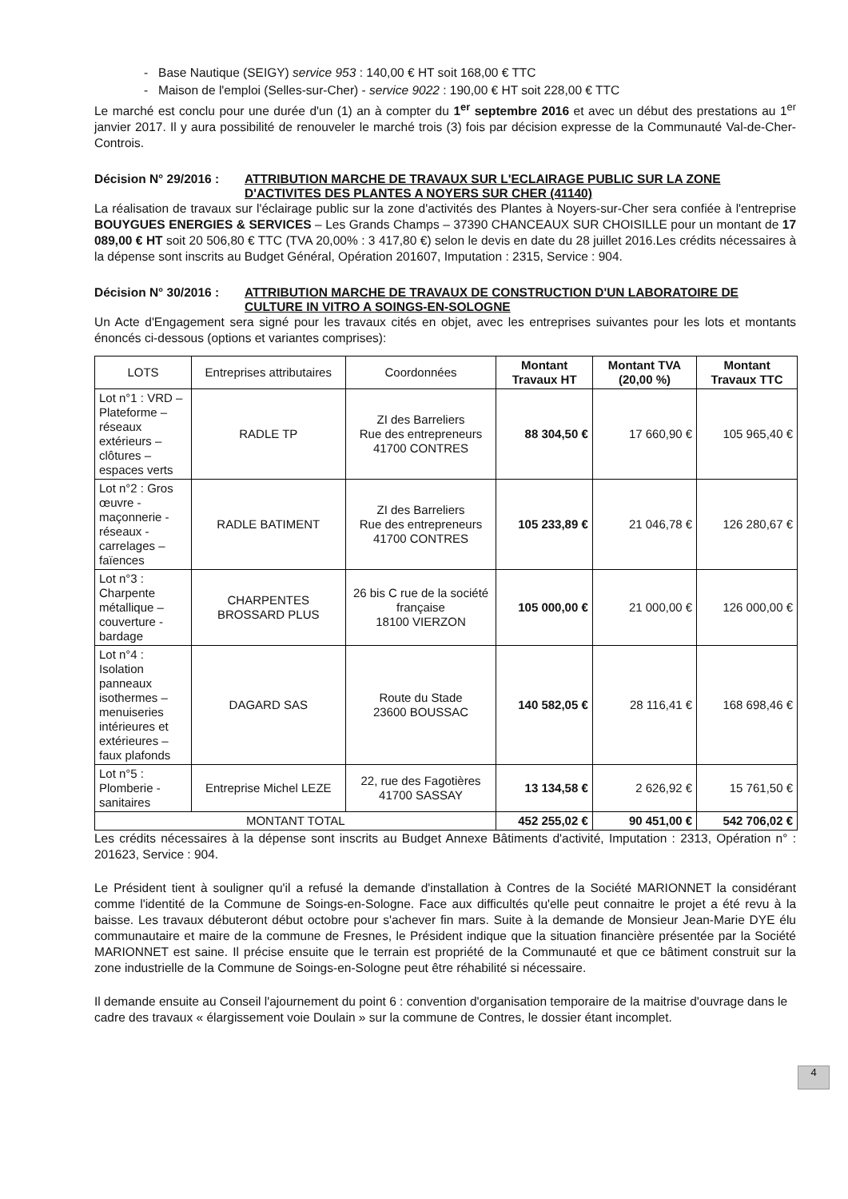- Base Nautique (SEIGY) service 953 : 140,00 € HT soit 168,00 € TTC
- Maison de l'emploi (Selles-sur-Cher) - service 9022 : 190,00 € HT soit 228,00 € TTC
Le marché est conclu pour une durée d'un (1) an à compter du 1<sup>er</sup> septembre 2016 et avec un début des prestations au 1<sup>er</sup> janvier 2017. Il y aura possibilité de renouveler le marché trois (3) fois par décision expresse de la Communauté Val-de-Cher-Controis.
Décision N° 29/2016 : ATTRIBUTION MARCHE DE TRAVAUX SUR L'ECLAIRAGE PUBLIC SUR LA ZONE D'ACTIVITES DES PLANTES A NOYERS SUR CHER (41140)
La réalisation de travaux sur l'éclairage public sur la zone d'activités des Plantes à Noyers-sur-Cher sera confiée à l'entreprise BOUYGUES ENERGIES & SERVICES – Les Grands Champs – 37390 CHANCEAUX SUR CHOISILLE pour un montant de 17 089,00 € HT soit 20 506,80 € TTC (TVA 20,00% : 3 417,80 €) selon le devis en date du 28 juillet 2016.Les crédits nécessaires à la dépense sont inscrits au Budget Général, Opération 201607, Imputation : 2315, Service : 904.
Décision N° 30/2016 : ATTRIBUTION MARCHE DE TRAVAUX DE CONSTRUCTION D'UN LABORATOIRE DE CULTURE IN VITRO A SOINGS-EN-SOLOGNE
Un Acte d'Engagement sera signé pour les travaux cités en objet, avec les entreprises suivantes pour les lots et montants énoncés ci-dessous (options et variantes comprises):
| LOTS | Entreprises attributaires | Coordonnées | Montant Travaux HT | Montant TVA (20,00 %) | Montant Travaux TTC |
| --- | --- | --- | --- | --- | --- |
| Lot n°1 : VRD – Plateforme – réseaux extérieurs – clôtures – espaces verts | RADLE TP | ZI des Barreliers Rue des entrepreneurs 41700 CONTRES | 88 304,50 € | 17 660,90 € | 105 965,40 € |
| Lot n°2 : Gros œuvre - maçonnerie - réseaux - carrelages – faïences | RADLE BATIMENT | ZI des Barreliers Rue des entrepreneurs 41700 CONTRES | 105 233,89 € | 21 046,78 € | 126 280,67 € |
| Lot n°3 : Charpente métallique – couverture - bardage | CHARPENTES BROSSARD PLUS | 26 bis C rue de la société française 18100 VIERZON | 105 000,00 € | 21 000,00 € | 126 000,00 € |
| Lot n°4 : Isolation panneaux isothermes – menuiseries intérieures et extérieures – faux plafonds | DAGARD SAS | Route du Stade 23600 BOUSSAC | 140 582,05 € | 28 116,41 € | 168 698,46 € |
| Lot n°5 : Plomberie - sanitaires | Entreprise Michel LEZE | 22, rue des Fagotières 41700 SASSAY | 13 134,58 € | 2 626,92 € | 15 761,50 € |
| MONTANT TOTAL | | | 452 255,02 € | 90 451,00 € | 542 706,02 € |
Les crédits nécessaires à la dépense sont inscrits au Budget Annexe Bâtiments d'activité, Imputation : 2313, Opération n° : 201623, Service : 904.
Le Président tient à souligner qu'il a refusé la demande d'installation à Contres de la Société MARIONNET la considérant comme l'identité de la Commune de Soings-en-Sologne. Face aux difficultés qu'elle peut connaitre le projet a été revu à la baisse. Les travaux débuteront début octobre pour s'achever fin mars. Suite à la demande de Monsieur Jean-Marie DYE élu communautaire et maire de la commune de Fresnes, le Président indique que la situation financière présentée par la Société MARIONNET est saine. Il précise ensuite que le terrain est propriété de la Communauté et que ce bâtiment construit sur la zone industrielle de la Commune de Soings-en-Sologne peut être réhabilité si nécessaire.
Il demande ensuite au Conseil l'ajournement du point 6 : convention d'organisation temporaire de la maitrise d'ouvrage dans le cadre des travaux « élargissement voie Doulain » sur la commune de Contres, le dossier étant incomplet.
4